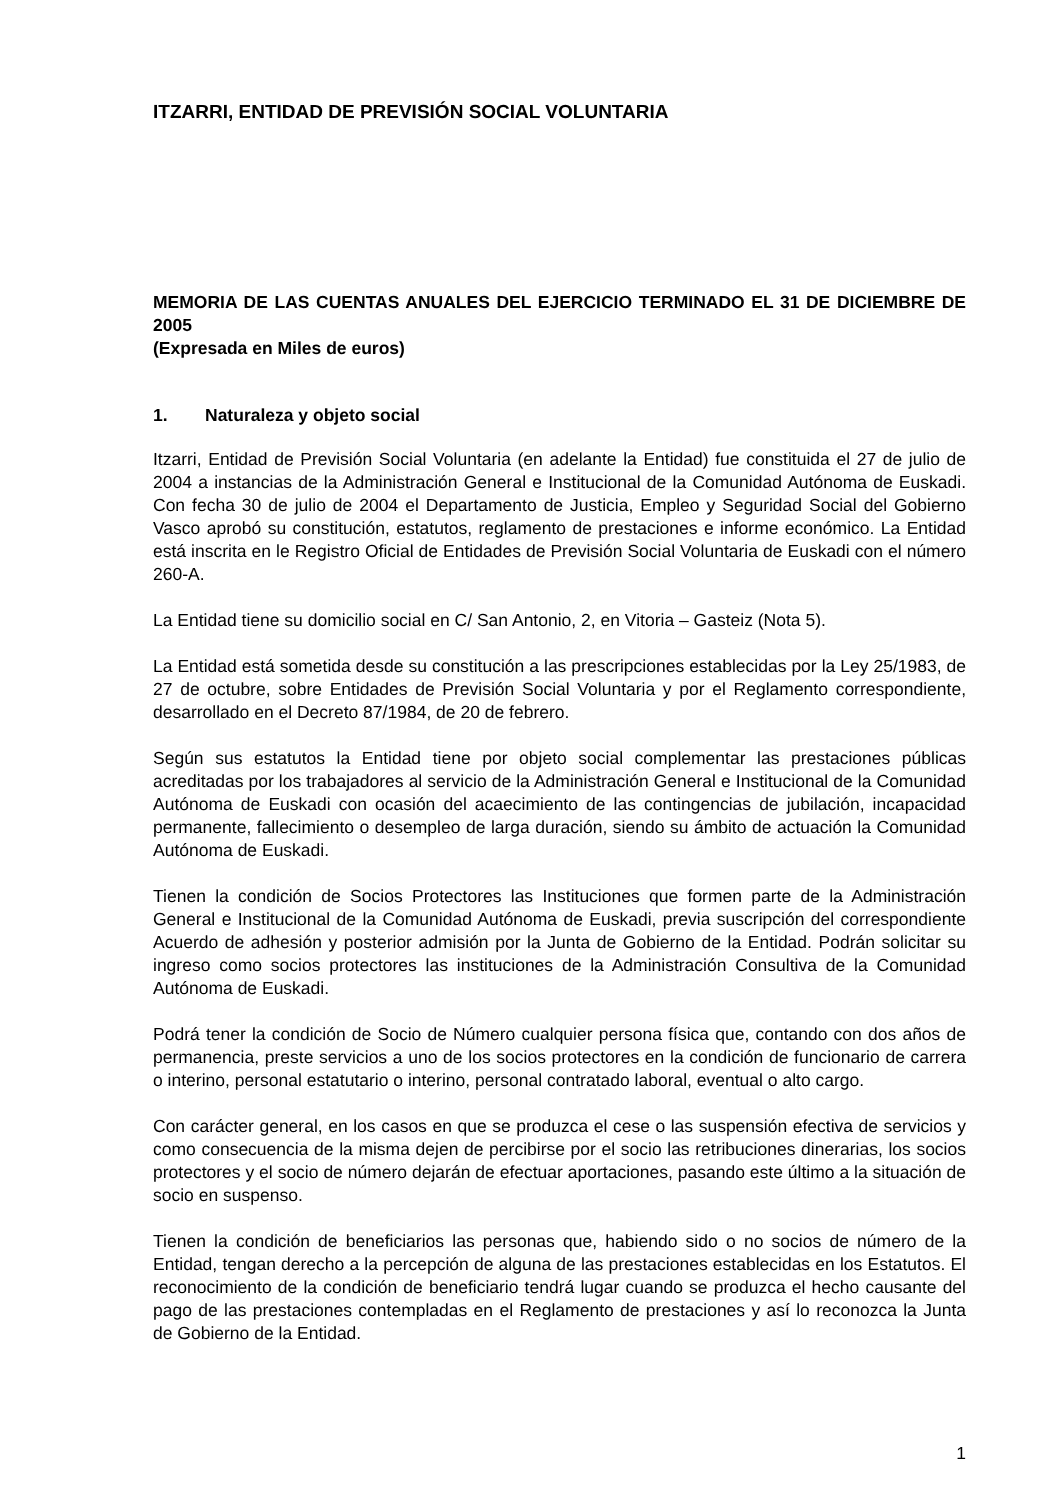ITZARRI, ENTIDAD DE PREVISIÓN SOCIAL VOLUNTARIA
MEMORIA DE LAS CUENTAS ANUALES DEL EJERCICIO TERMINADO EL 31 DE DICIEMBRE DE 2005
(Expresada en Miles de euros)
1. Naturaleza y objeto social
Itzarri, Entidad de Previsión Social Voluntaria (en adelante la Entidad) fue constituida el 27 de julio de 2004 a instancias de la Administración General e Institucional de la Comunidad Autónoma de Euskadi. Con fecha 30 de julio de 2004 el Departamento de Justicia, Empleo y Seguridad Social del Gobierno Vasco aprobó su constitución, estatutos, reglamento de prestaciones e informe económico. La Entidad está inscrita en le Registro Oficial de Entidades de Previsión Social Voluntaria de Euskadi con el número 260-A.
La Entidad tiene su domicilio social en C/ San Antonio, 2, en Vitoria – Gasteiz (Nota 5).
La Entidad está sometida desde su constitución a las prescripciones establecidas por la Ley 25/1983, de 27 de octubre, sobre Entidades de Previsión Social Voluntaria y por el Reglamento correspondiente, desarrollado en el Decreto 87/1984, de 20 de febrero.
Según sus estatutos la Entidad tiene por objeto social complementar las prestaciones públicas acreditadas por los trabajadores al servicio de la Administración General e Institucional de la Comunidad Autónoma de Euskadi con ocasión del acaecimiento de las contingencias de jubilación, incapacidad permanente, fallecimiento o desempleo de larga duración, siendo su ámbito de actuación la Comunidad Autónoma de Euskadi.
Tienen la condición de Socios Protectores las Instituciones que formen parte de la Administración General e Institucional de la Comunidad Autónoma de Euskadi, previa suscripción del correspondiente Acuerdo de adhesión y posterior admisión por la Junta de Gobierno de la Entidad. Podrán solicitar su ingreso como socios protectores las instituciones de la Administración Consultiva de la Comunidad Autónoma de Euskadi.
Podrá tener la condición de Socio de Número cualquier persona física que, contando con dos años de permanencia, preste servicios a uno de los socios protectores en la condición de funcionario de carrera o interino, personal estatutario o interino, personal contratado laboral, eventual o alto cargo.
Con carácter general, en los casos en que se produzca el cese o las suspensión efectiva de servicios y como consecuencia de la misma dejen de percibirse por el socio las retribuciones dinerarias, los socios protectores y el socio de número dejarán de efectuar aportaciones, pasando este último a la situación de socio en suspenso.
Tienen la condición de beneficiarios las personas que, habiendo sido o no socios de número de la Entidad, tengan derecho a la percepción de alguna de las prestaciones establecidas en los Estatutos. El reconocimiento de la condición de beneficiario tendrá lugar cuando se produzca el hecho causante del pago de las prestaciones contempladas en el Reglamento de prestaciones y así lo reconozca la Junta de Gobierno de la Entidad.
1